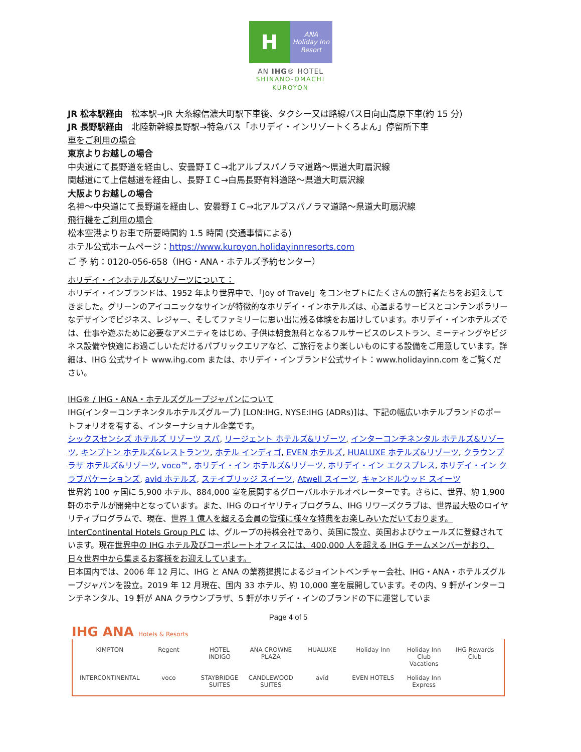H
ANA
Holiday Inn
Resort
AN IHG® HOTEL
SHINANO-OMACHI
KUROYON
JR 松本駅経由　松本駅→JR 大糸線信濃大町駅下車後、タクシー又は路線バス日向山高原下車(約 15 分)
JR 長野駅経由　北陸新幹線長野駅→特急バス「ホリデイ・インリゾートくろよん」停留所下車
車をご利用の場合
東京よりお越しの場合
中央道にて長野道を経由し、安曇野ＩＣ→北アルプスパノラマ道路～県道大町扇沢線
関越道にて上信越道を経由し、長野ＩＣ→白馬長野有料道路～県道大町扇沢線
大阪よりお越しの場合
名神～中央道にて長野道を経由し、安曇野ＩＣ→北アルプスパノラマ道路～県道大町扇沢線
飛行機をご利用の場合
松本空港よりお車で所要時間約 1.5 時間 (交通事情による)
ホテル公式ホームページ：https://www.kuroyon.holidayinnresorts.com
ご 予 約：0120-056-658（IHG・ANA・ホテルズ予約センター）
ホリデイ・インホテルズ&リゾーツについて：
ホリデイ・インブランドは、1952 年より世界中で、「Joy of Travel」をコンセプトにたくさんの旅行者たちをお迎えしてきました。グリーンのアイコニックなサインが特徴的なホリデイ・インホテルズは、心温まるサービスとコンテンポラリーなデザインでビジネス、レジャー、そしてファミリーに思い出に残る体験をお届けしています。ホリデイ・インホテルズでは、仕事や遊ぶために必要なアメニティをはじめ、子供は朝食無料となるフルサービスのレストラン、ミーティングやビジネス設備や快適にお過ごしいただけるパブリックエリアなど、ご旅行をより楽しいものにする設備をご用意しています。詳細は、IHG 公式サイト www.ihg.com または、ホリデイ・インブランド公式サイト：www.holidayinn.com をご覧ください。
IHG® / IHG・ANA・ホテルズグループジャパンについて
IHG(インターコンチネンタルホテルズグループ) [LON:IHG, NYSE:IHG (ADRs)]は、下記の幅広いホテルブランドのポートフォリオを有する、インターナショナル企業です。
シックスセンシズ ホテルズ リゾーツ スパ, リージェント ホテルズ&リゾーツ, インターコンチネンタル ホテルズ&リゾーツ, キンプトン ホテルズ&レストランツ, ホテル インディゴ, EVEN ホテルズ, HUALUXE ホテルズ&リゾーツ, クラウンプラザ ホテルズ&リゾーツ, voco™, ホリデイ・イン ホテルズ&リゾーツ, ホリデイ・イン エクスプレス, ホリデイ・イン クラブバケーションズ, avid ホテルズ, ステイブリッジ スイーツ, Atwell スイーツ, キャンドルウッド スイーツ
世界約 100 ヶ国に 5,900 ホテル、884,000 室を展開するグローバルホテルオペレーターです。さらに、世界、約 1,900 軒のホテルが開発中となっています。また、IHG のロイヤリティプログラム、IHG リワーズクラブは、世界最大級のロイヤリティプログラムで、現在、世界 1 億人を超える会員の皆様に様々な特典をお楽しみいただいております。InterContinental Hotels Group PLC は、グループの持株会社であり、英国に設立、英国およびウェールズに登録されています。現在世界中の IHG ホテル及びコーポレートオフィスには、400,000 人を超える IHG チームメンバーがおり、日々世界中から集まるお客様をお迎えしています。
日本国内では、2006 年 12 月に、IHG と ANA の業務提携によるジョイントベンチャー会社、IHG・ANA・ホテルズグループジャパンを設立。2019 年 12 月現在、国内 33 ホテル、約 10,000 室を展開しています。その内、9 軒がインターコンチネンタル、19 軒が ANA クラウンプラザ、5 軒がホリデイ・インのブランドの下に運営していま
Page 4 of 5
IHG ANA Hotels & Resorts
KIMPTON
Regent
HOTEL INDIGO
ANA CROWNE PLAZA
HUALUXE
Holiday Inn
Holiday Inn Club Vacations
IHG Rewards Club
INTERCONTINENTAL
voco
STAYBRIDGE SUITES
CANDLEWOOD SUITES
avid
EVEN HOTELS
Holiday Inn Express